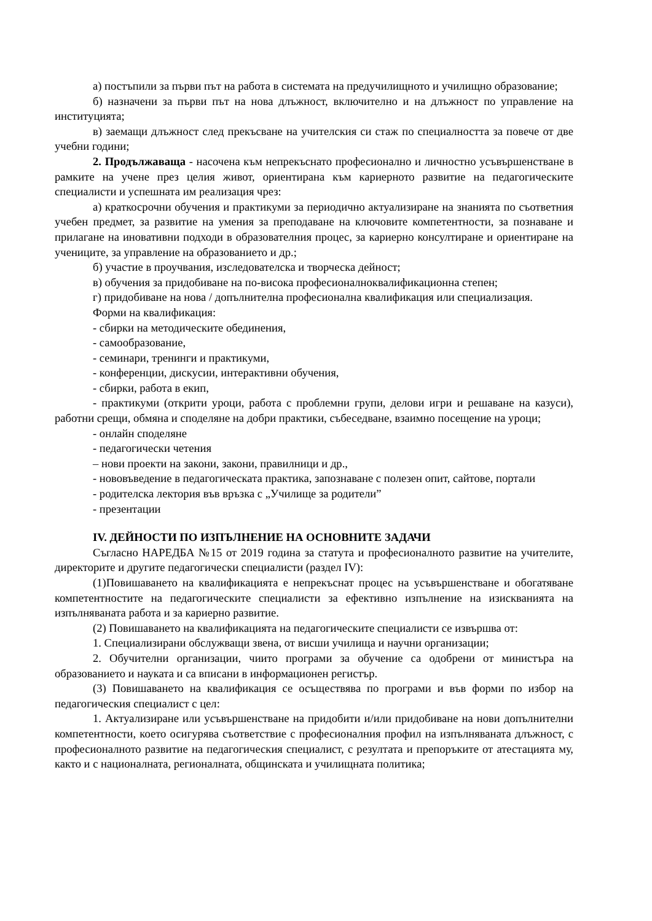а) постъпили за първи път на работа в системата на предучилищното и училищно образование;
б) назначени за първи път на нова длъжност, включително и на длъжност по управление на институцията;
в) заемащи длъжност след прекъсване на учителския си стаж по специалността за повече от две учебни години;
2. Продължаваща - насочена към непрекъснато професионално и личностно усъвършенстване в рамките на учене през целия живот, ориентирана към кариерното развитие на педагогическите специалисти и успешната им реализация чрез:
а) краткосрочни обучения и практикуми за периодично актуализиране на знанията по съответния учебен предмет, за развитие на умения за преподаване на ключовите компетентности, за познаване и прилагане на иновативни подходи в образователния процес, за кариерно консултиране и ориентиране на учениците, за управление на образованието и др.;
б) участие в проучвания, изследователска и творческа дейност;
в) обучения за придобиване на по-висока професионалноквалификационна степен;
г) придобиване на нова / допълнителна професионална квалификация или специализация.
Форми на квалификация:
- сбирки на методическите обединения,
- самообразование,
- семинари, тренинги и практикуми,
- конференции, дискусии, интерактивни обучения,
- сбирки, работа в екип,
- практикуми (открити уроци, работа с проблемни групи, делови игри и решаване на казуси), работни срещи, обмяна и споделяне на добри практики, събеседване, взаимно посещение на уроци;
- онлайн споделяне
- педагогически четения
– нови проекти на закони, закони, правилници и др.,
- нововъведение в педагогическата практика, запознаване с полезен опит, сайтове, портали
- родителска лектория във връзка с „Училище за родители”
- презентации
IV. ДЕЙНОСТИ ПО ИЗПЪЛНЕНИЕ НА ОСНОВНИТЕ ЗАДАЧИ
Съгласно НАРЕДБА №15 от 2019 година за статута и професионалното развитие на учителите, директорите и другите педагогически специалисти (раздел IV):
(1)Повишаването на квалификацията е непрекъснат процес на усъвършенстване и обогатяване компетентностите на педагогическите специалисти за ефективно изпълнение на изискванията на изпълняваната работа и за кариерно развитие.
(2) Повишаването на квалификацията на педагогическите специалисти се извършва от:
1. Специализирани обслужващи звена, от висши училища и научни организации;
2. Обучителни организации, чиито програми за обучение са одобрени от министъра на образованието и науката и са вписани в информационен регистър.
(3) Повишаването на квалификация се осъществява по програми и във форми по избор на педагогическия специалист с цел:
1. Актуализиране или усъвършенстване на придобити и/или придобиване на нови допълнителни компетентности, което осигурява съответствие с професионалния профил на изпълняваната длъжност, с професионалното развитие на педагогическия специалист, с резултата и препоръките от атестацията му, както и с националната, регионалната, общинската и училищната политика;